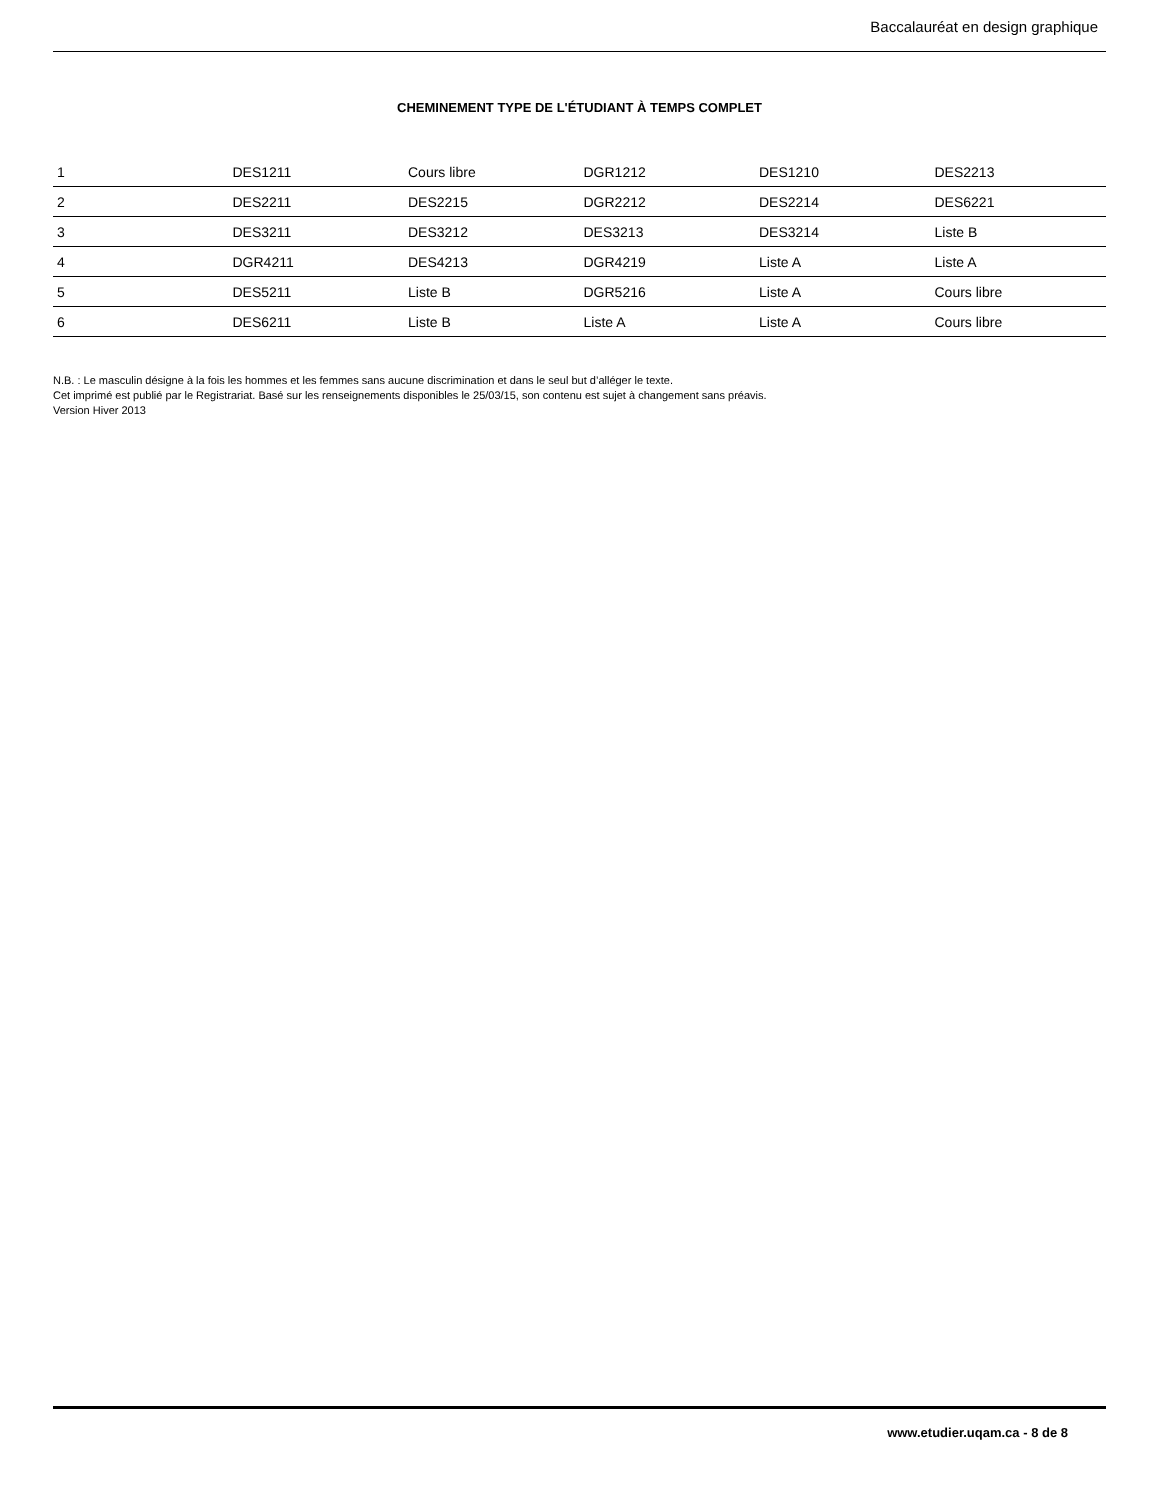Baccalauréat en design graphique
CHEMINEMENT TYPE DE L'ÉTUDIANT À TEMPS COMPLET
| 1 | DES1211 | Cours libre | DGR1212 | DES1210 | DES2213 |
| 2 | DES2211 | DES2215 | DGR2212 | DES2214 | DES6221 |
| 3 | DES3211 | DES3212 | DES3213 | DES3214 | Liste B |
| 4 | DGR4211 | DES4213 | DGR4219 | Liste A | Liste A |
| 5 | DES5211 | Liste B | DGR5216 | Liste A | Cours libre |
| 6 | DES6211 | Liste B | Liste A | Liste A | Cours libre |
N.B. : Le masculin désigne à la fois les hommes et les femmes sans aucune discrimination et dans le seul but d’alléger le texte.
Cet imprimé est publié par le Registrariat. Basé sur les renseignements disponibles le 25/03/15, son contenu est sujet à changement sans préavis.
Version Hiver 2013
www.etudier.uqam.ca - 8 de 8